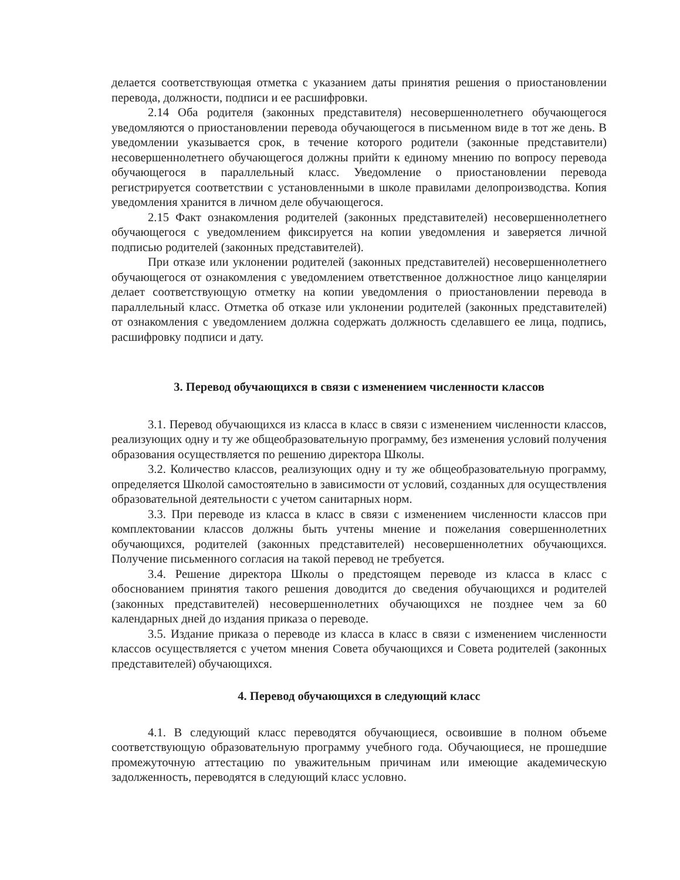делается соответствующая отметка с указанием даты принятия решения о приостановлении перевода, должности, подписи и ее расшифровки.
2.14 Оба родителя (законных представителя) несовершеннолетнего обучающегося уведомляются о приостановлении перевода обучающегося в письменном виде в тот же день. В уведомлении указывается срок, в течение которого родители (законные представители) несовершеннолетнего обучающегося должны прийти к единому мнению по вопросу перевода обучающегося в параллельный класс. Уведомление о приостановлении перевода регистрируется соответствии с установленными в школе правилами делопроизводства. Копия уведомления хранится в личном деле обучающегося.
2.15 Факт ознакомления родителей (законных представителей) несовершеннолетнего обучающегося с уведомлением фиксируется на копии уведомления и заверяется личной подписью родителей (законных представителей).
При отказе или уклонении родителей (законных представителей) несовершеннолетнего обучающегося от ознакомления с уведомлением ответственное должностное лицо канцелярии делает соответствующую отметку на копии уведомления о приостановлении перевода в параллельный класс. Отметка об отказе или уклонении родителей (законных представителей) от ознакомления с уведомлением должна содержать должность сделавшего ее лица, подпись, расшифровку подписи и дату.
3. Перевод обучающихся в связи с изменением численности классов
3.1. Перевод обучающихся из класса в класс в связи с изменением численности классов, реализующих одну и ту же общеобразовательную программу, без изменения условий получения образования осуществляется по решению директора Школы.
3.2. Количество классов, реализующих одну и ту же общеобразовательную программу, определяется Школой самостоятельно в зависимости от условий, созданных для осуществления образовательной деятельности с учетом санитарных норм.
3.3. При переводе из класса в класс в связи с изменением численности классов при комплектовании классов должны быть учтены мнение и пожелания совершеннолетних обучающихся, родителей (законных представителей) несовершеннолетних обучающихся. Получение письменного согласия на такой перевод не требуется.
3.4. Решение директора Школы о предстоящем переводе из класса в класс с обоснованием принятия такого решения доводится до сведения обучающихся и родителей (законных представителей) несовершеннолетних обучающихся не позднее чем за 60 календарных дней до издания приказа о переводе.
3.5. Издание приказа о переводе из класса в класс в связи с изменением численности классов осуществляется с учетом мнения Совета обучающихся и Совета родителей (законных представителей) обучающихся.
4. Перевод обучающихся в следующий класс
4.1. В следующий класс переводятся обучающиеся, освоившие в полном объеме соответствующую образовательную программу учебного года. Обучающиеся, не прошедшие промежуточную аттестацию по уважительным причинам или имеющие академическую задолженность, переводятся в следующий класс условно.